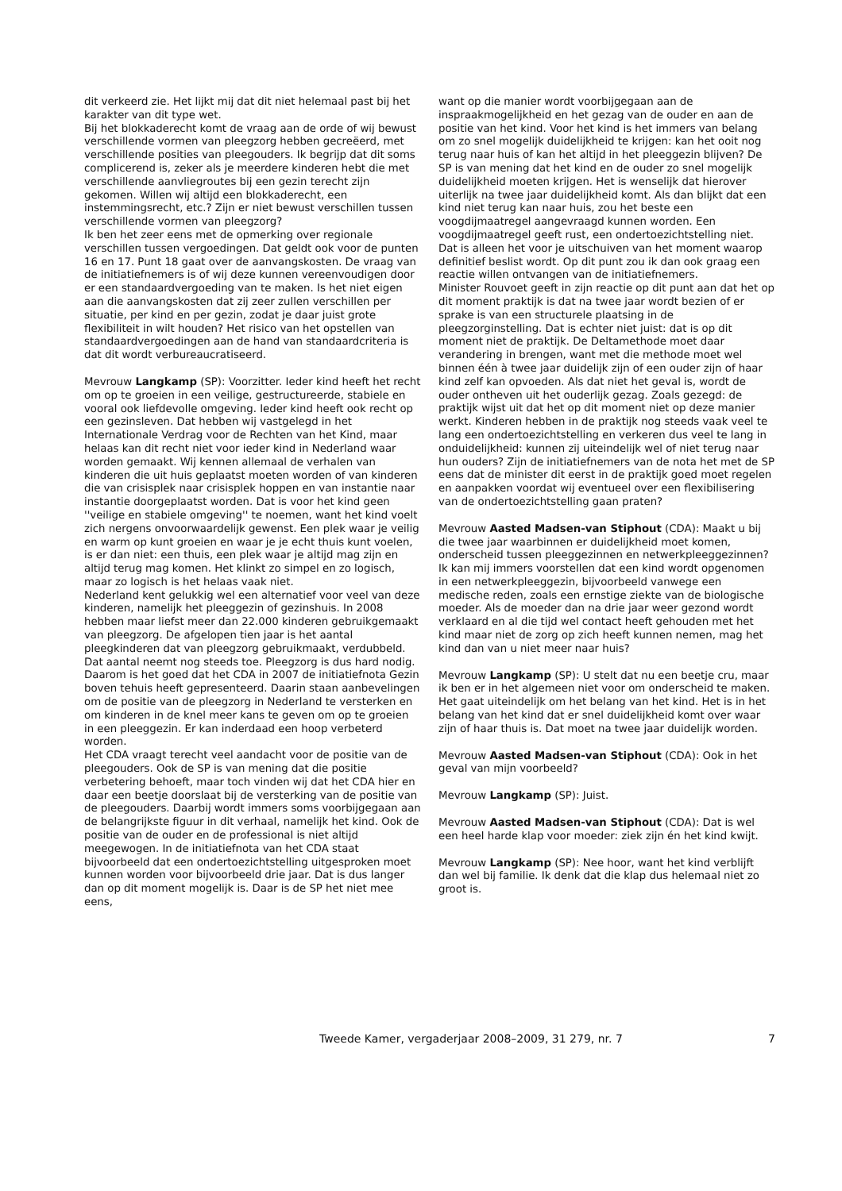dit verkeerd zie. Het lijkt mij dat dit niet helemaal past bij het karakter van dit type wet.
Bij het blokkaderecht komt de vraag aan de orde of wij bewust verschillende vormen van pleegzorg hebben gecreëerd, met verschillende posities van pleegouders. Ik begrijp dat dit soms complicerend is, zeker als je meerdere kinderen hebt die met verschillende aanvliegroutes bij een gezin terecht zijn gekomen. Willen wij altijd een blokkaderecht, een instemmingsrecht, etc.? Zijn er niet bewust verschillen tussen verschillende vormen van pleegzorg?
Ik ben het zeer eens met de opmerking over regionale verschillen tussen vergoedingen. Dat geldt ook voor de punten 16 en 17. Punt 18 gaat over de aanvangskosten. De vraag van de initiatiefnemers is of wij deze kunnen vereenvoudigen door er een standaardvergoeding van te maken. Is het niet eigen aan die aanvangskosten dat zij zeer zullen verschillen per situatie, per kind en per gezin, zodat je daar juist grote flexibiliteit in wilt houden? Het risico van het opstellen van standaardvergoedingen aan de hand van standaardcriteria is dat dit wordt verbureaucratiseerd.
Mevrouw Langkamp (SP): Voorzitter. Ieder kind heeft het recht om op te groeien in een veilige, gestructureerde, stabiele en vooral ook liefdevolle omgeving. Ieder kind heeft ook recht op een gezinsleven. Dat hebben wij vastgelegd in het Internationale Verdrag voor de Rechten van het Kind, maar helaas kan dit recht niet voor ieder kind in Nederland waar worden gemaakt. Wij kennen allemaal de verhalen van kinderen die uit huis geplaatst moeten worden of van kinderen die van crisisplek naar crisisplek hoppen en van instantie naar instantie doorgeplaatst worden. Dat is voor het kind geen ''veilige en stabiele omgeving'' te noemen, want het kind voelt zich nergens onvoorwaardelijk gewenst. Een plek waar je veilig en warm op kunt groeien en waar je je echt thuis kunt voelen, is er dan niet: een thuis, een plek waar je altijd mag zijn en altijd terug mag komen. Het klinkt zo simpel en zo logisch, maar zo logisch is het helaas vaak niet.
Nederland kent gelukkig wel een alternatief voor veel van deze kinderen, namelijk het pleeggezin of gezinshuis. In 2008 hebben maar liefst meer dan 22.000 kinderen gebruikgemaakt van pleegzorg. De afgelopen tien jaar is het aantal pleegkinderen dat van pleegzorg gebruikmaakt, verdubbeld. Dat aantal neemt nog steeds toe. Pleegzorg is dus hard nodig. Daarom is het goed dat het CDA in 2007 de initiatiefnota Gezin boven tehuis heeft gepresenteerd. Daarin staan aanbevelingen om de positie van de pleegzorg in Nederland te versterken en om kinderen in de knel meer kans te geven om op te groeien in een pleeggezin. Er kan inderdaad een hoop verbeterd worden.
Het CDA vraagt terecht veel aandacht voor de positie van de pleegouders. Ook de SP is van mening dat die positie verbetering behoeft, maar toch vinden wij dat het CDA hier en daar een beetje doorslaat bij de versterking van de positie van de pleegouders. Daarbij wordt immers soms voorbijgegaan aan de belangrijkste figuur in dit verhaal, namelijk het kind. Ook de positie van de ouder en de professional is niet altijd meegewogen. In de initiatiefnota van het CDA staat bijvoorbeeld dat een ondertoezichtstelling uitgesproken moet kunnen worden voor bijvoorbeeld drie jaar. Dat is dus langer dan op dit moment mogelijk is. Daar is de SP het niet mee eens,
want op die manier wordt voorbijgegaan aan de inspraakmogelijkheid en het gezag van de ouder en aan de positie van het kind. Voor het kind is het immers van belang om zo snel mogelijk duidelijkheid te krijgen: kan het ooit nog terug naar huis of kan het altijd in het pleeggezin blijven? De SP is van mening dat het kind en de ouder zo snel mogelijk duidelijkheid moeten krijgen. Het is wenselijk dat hierover uiterlijk na twee jaar duidelijkheid komt. Als dan blijkt dat een kind niet terug kan naar huis, zou het beste een voogdijmaatregel aangevraagd kunnen worden. Een voogdijmaatregel geeft rust, een ondertoezichtstelling niet. Dat is alleen het voor je uitschuiven van het moment waarop definitief beslist wordt. Op dit punt zou ik dan ook graag een reactie willen ontvangen van de initiatiefnemers.
Minister Rouvoet geeft in zijn reactie op dit punt aan dat het op dit moment praktijk is dat na twee jaar wordt bezien of er sprake is van een structurele plaatsing in de pleegzorginstelling. Dat is echter niet juist: dat is op dit moment niet de praktijk. De Deltamethode moet daar verandering in brengen, want met die methode moet wel binnen één à twee jaar duidelijk zijn of een ouder zijn of haar kind zelf kan opvoeden. Als dat niet het geval is, wordt de ouder ontheven uit het ouderlijk gezag. Zoals gezegd: de praktijk wijst uit dat het op dit moment niet op deze manier werkt. Kinderen hebben in de praktijk nog steeds vaak veel te lang een ondertoezichtstelling en verkeren dus veel te lang in onduidelijkheid: kunnen zij uiteindelijk wel of niet terug naar hun ouders? Zijn de initiatiefnemers van de nota het met de SP eens dat de minister dit eerst in de praktijk goed moet regelen en aanpakken voordat wij eventueel over een flexibilisering van de ondertoezichtstelling gaan praten?
Mevrouw Aasted Madsen-van Stiphout (CDA): Maakt u bij die twee jaar waarbinnen er duidelijkheid moet komen, onderscheid tussen pleeggezinnen en netwerkpleeggezinnen? Ik kan mij immers voorstellen dat een kind wordt opgenomen in een netwerkpleeggezin, bijvoorbeeld vanwege een medische reden, zoals een ernstige ziekte van de biologische moeder. Als de moeder dan na drie jaar weer gezond wordt verklaard en al die tijd wel contact heeft gehouden met het kind maar niet de zorg op zich heeft kunnen nemen, mag het kind dan van u niet meer naar huis?
Mevrouw Langkamp (SP): U stelt dat nu een beetje cru, maar ik ben er in het algemeen niet voor om onderscheid te maken. Het gaat uiteindelijk om het belang van het kind. Het is in het belang van het kind dat er snel duidelijkheid komt over waar zijn of haar thuis is. Dat moet na twee jaar duidelijk worden.
Mevrouw Aasted Madsen-van Stiphout (CDA): Ook in het geval van mijn voorbeeld?
Mevrouw Langkamp (SP): Juist.
Mevrouw Aasted Madsen-van Stiphout (CDA): Dat is wel een heel harde klap voor moeder: ziek zijn én het kind kwijt.
Mevrouw Langkamp (SP): Nee hoor, want het kind verblijft dan wel bij familie. Ik denk dat die klap dus helemaal niet zo groot is.
Tweede Kamer, vergaderjaar 2008–2009, 31 279, nr. 7 7